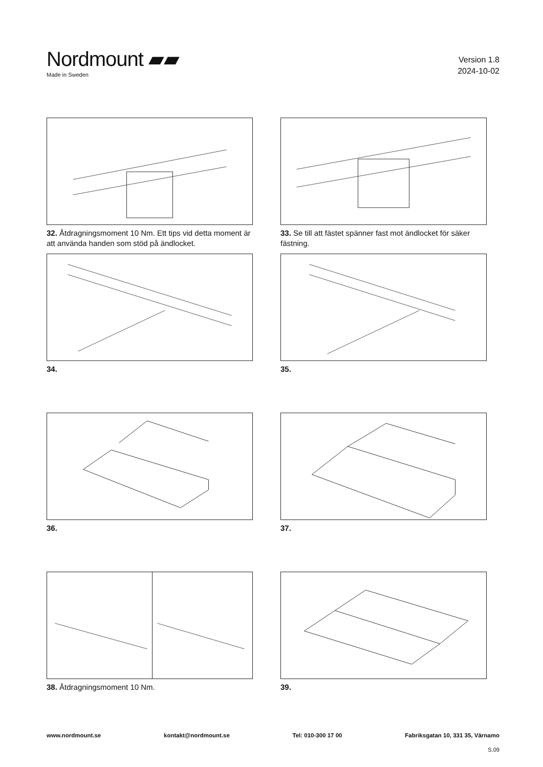Nordmount ▰▰
Made in Sweden
Version 1.8
2024-10-02
32. Åtdragningsmoment 10 Nm. Ett tips vid detta moment är att använda handen som stöd på ändlocket.
33. Se till att fästet spänner fast mot ändlocket för säker fästning.
34.
35.
36.
37.
38. Åtdragningsmoment 10 Nm.
39.
www.nordmount.se kontakt@nordmount.se Tel: 010-300 17 00 Fabriksgatan 10, 331 35, Värnamo
S.09